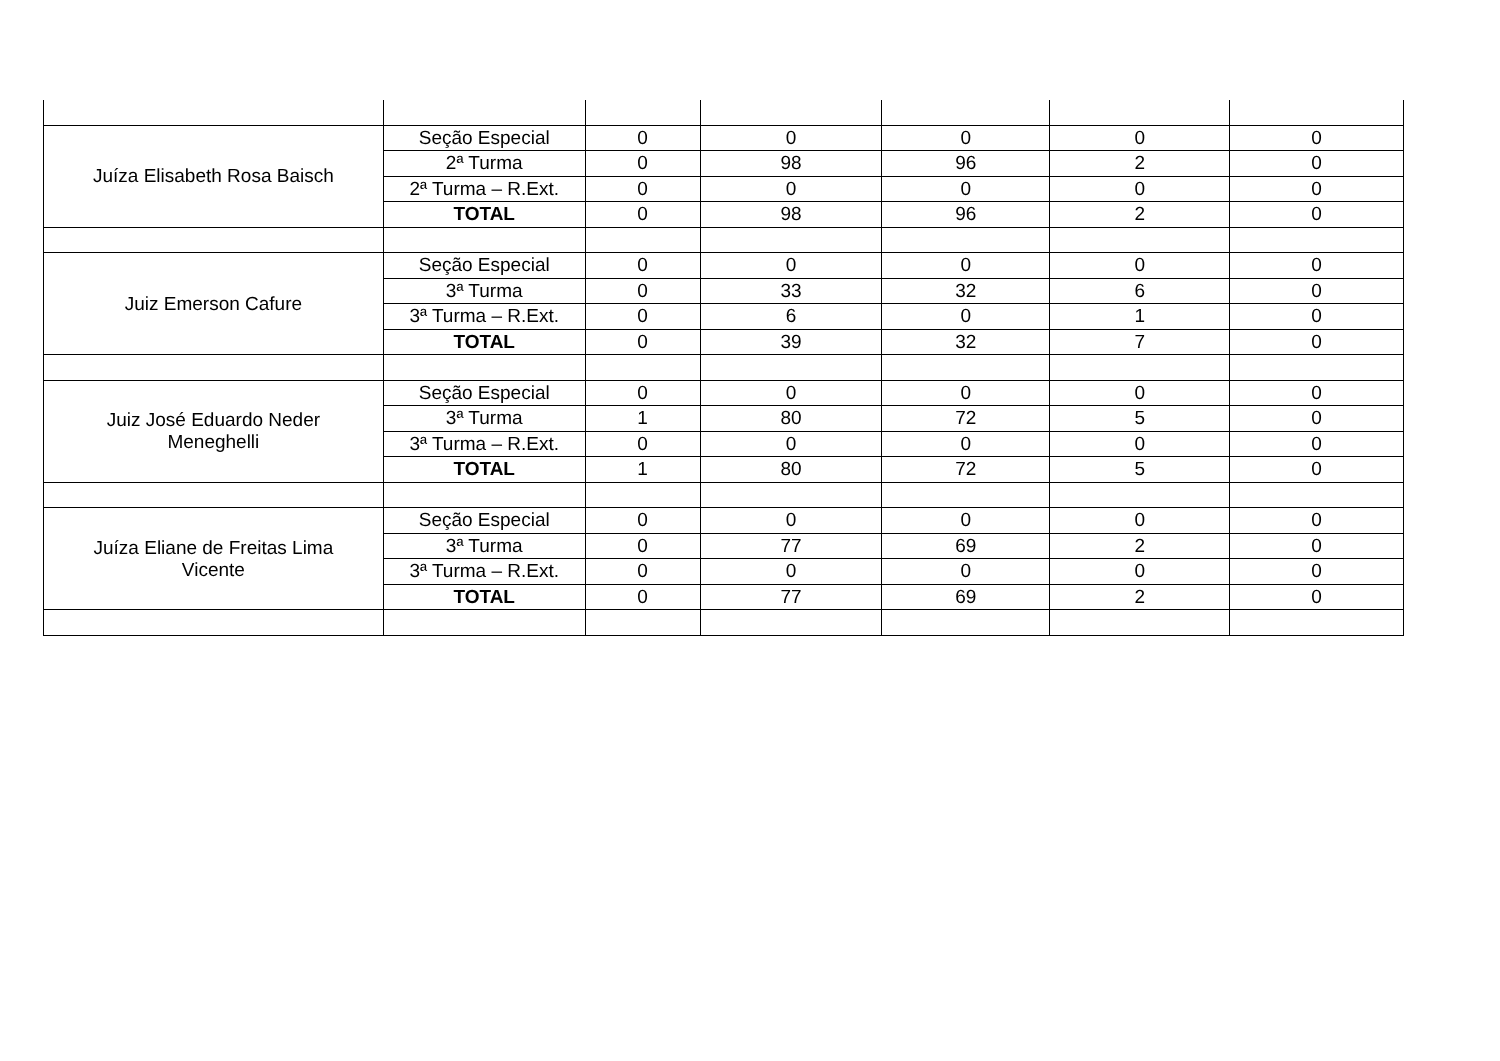| Juíza Elisabeth Rosa Baisch | Seção Especial | 0 | 0 | 0 | 0 | 0 |
| | 2ª Turma | 0 | 98 | 96 | 2 | 0 |
| | 2ª Turma – R.Ext. | 0 | 0 | 0 | 0 | 0 |
| | TOTAL | 0 | 98 | 96 | 2 | 0 |
| Juiz Emerson Cafure | Seção Especial | 0 | 0 | 0 | 0 | 0 |
| | 3ª Turma | 0 | 33 | 32 | 6 | 0 |
| | 3ª Turma – R.Ext. | 0 | 6 | 0 | 1 | 0 |
| | TOTAL | 0 | 39 | 32 | 7 | 0 |
| Juiz José Eduardo Neder Meneghelli | Seção Especial | 0 | 0 | 0 | 0 | 0 |
| | 3ª Turma | 1 | 80 | 72 | 5 | 0 |
| | 3ª Turma – R.Ext. | 0 | 0 | 0 | 0 | 0 |
| | TOTAL | 1 | 80 | 72 | 5 | 0 |
| Juíza Eliane de Freitas Lima Vicente | Seção Especial | 0 | 0 | 0 | 0 | 0 |
| | 3ª Turma | 0 | 77 | 69 | 2 | 0 |
| | 3ª Turma – R.Ext. | 0 | 0 | 0 | 0 | 0 |
| | TOTAL | 0 | 77 | 69 | 2 | 0 |